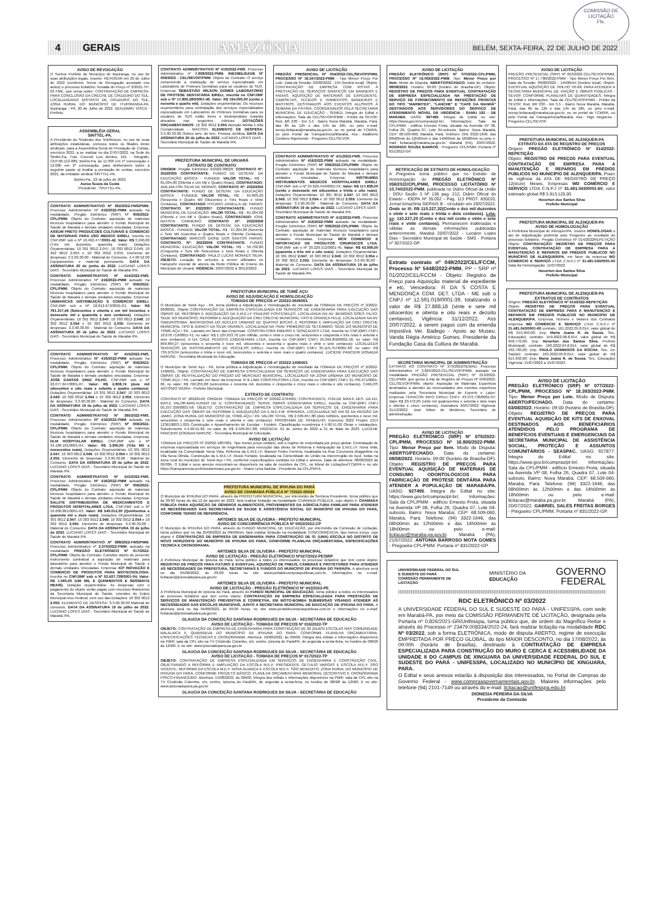COMISSÃO DE LICITAÇÃO
Fls.
4 GERAIS AMAZÔNIA BELÉM, SEXTA-FEIRA, 22 DE JULHO DE 2022
AVISO DE REVOGAÇÃO
O Senhor Prefeito do Município de Itupiranga, no uso de suas atribuições legais, resolve: REVOGAR em 20 de Julho de 2022 (conforme Termo de Revogação acostado nos autos) o processo licitatório Tomada de Preço nº 2/2021-TP-03 FME, que versa sobre: CONTRATAÇÃO DE EMPRESA, PARA CONCLUSÃO DA CRECHE DE CRUZEIRO DO SUL, LOCALIZADANO DISTRITO DE CRUZEIRO DO SUL, ZONA RURAL DO MUNICÍPIO DE ITUPIRANGA-PA. Itupiranga - PA, 20 de Julho de 2022. BENJAMIN TASCA - Prefeito.
ASSEMBLÉIA GERAL
SINTTEL-PA.
A Presidente do Sindicato dos Telefônicos, no uso de suas atribuições estatutárias, convoca todos os filiados deste sindicato, para a Assembléia Geral de Prestação de Contas, exercício 2021, a se realizar no dia 27/07/2022, na Sede do Sinttel-Pa, Trav. Coronel Luis Bentes, 161 - Telegrafo, CEP:66.113-080, Belém-Pa, às 11:30h em 1ª convocação e 12:00h em 2ª convocação, para deliberarem sobre a seguinte pauta: a) Avaliar a prestação de contas, exercício 2021, da entidade sindical SINTTEL-PA.
Belém-Pa., 22 de julho de 2022
Aurea Souza da Costa
Presidente - SINTTEL-PA.
CONTRATO ADMINISTRATIVO Nº 362/2022-FMS/PMM, Processo Administrativo Nº 416/2022-PMM autuado na modalidade, Pregão Eletrônico (SRP) Nº 006/2022-CPL/PMM. Objeto do Contrato: aquisição de materiais técnicos hospitalares para atender o Fundo Municipal de Saúde de Marabá e demais unidades vinculadas. Empresa: ASSUM PRETO PRODUCOES CULTURAIS E COMERCIO DE MATERIAIS PARA USO MEDICO EIRELI, inscrita no CNPJ/MF sob o Nº 10.462.477/0001-42, Valor: R$ 3.240,00 (Três mil, duzentos, quarenta reais). Dotações Orçamentárias: 10 301 0012 2.047, 10 303 0012 2.049, 10 302 0012 2.054 e 10 302 0012 2.055. Elemento de despesas: 3.3.90.30.00 - Material de Consumo. 4.4.90.52.00 Equipamentos e material permanente. DATA DA ASSINATURA 20 de junho de 2022. LUCIANO LOPES DIAS - Secretário Municipal de Saúde de Marabá /PA.
CONTRATO ADMINISTRATIVO Nº 414/2022-FMS, Processo Administrativo Nº 416/2022-PMM autuado na modalidade, Pregão Eletrônico (SRP) Nº 006/2022-CPL/PMM. Objeto do Contrato: aquisição de materiais técnicos hospitalares para atender o Fundo Municipal de Saúde de Marabá e demais unidades vinculadas. Empresa: UNIMARCAS DISTRIBUIÇÃO E COMERCIO EIRELI, CNPJ/MF sob o Nº 18.812.673/0001-01, Valor: R$ 781.317,46 (Setecentos e oitenta e um mil trezentos e dezessete mil e quarenta e seis centavos). Dotações Orçamentárias: 10 301 0012 2.047, 10 303 0012 2.049, 10 302 0012 2.054 e 10 302 0012 2.055. Elemento de despesas: 3.3.90.30.00 - Material de Consumo. DATA DA ASSINATURA 20 de julho de 2022. LUCIANO LOPES DIAS - Secretário Municipal de Saúde de Marabá /PA.
CONTRATO ADMINISTRATIVO Nº 410/2022-FMS, Processo Administrativo Nº 416/2022-PMM autuado na modalidade, Pregão Eletrônico (SRP) Nº 006/2022-CPL/PMM. Objeto do Contrato: aquisição de materiais técnicos hospitalares para atender o Fundo Municipal de Saúde de Marabá e demais unidades vinculadas. Empresa: JOSE DANTAS DINIZ FILHO, CNPJ/MF sob o Nº 22.077.847/0001-07, Valor: R$ 2.808,74 (dois mil oitocentos e oito reais e setenta e quatro centavos). Dotações Orçamentárias: 10 301 0012 2.047, 10 303 0012 2.049, 10 302 0012 2.054 e 10 302 0012 2.055. Elemento de despesas: 3.3.90.30.00 - Material de Consumo. DATA DA ASSINATURA 19 de julho de 2022. LUCIANO LOPES DIAS - Secretário Municipal de Saúde de Marabá /PA.
CONTRATO ADMINISTRATIVO Nº 395/2022-FMS, Processo Administrativo Nº 416/2022-PMM autuado na modalidade, Pregão Eletrônico (SRP) Nº 006/2022-CPL/PMM. Objeto do Contrato: aquisição de materiais técnicos hospitalares para atender o Fundo Municipal de Saúde de Marabá e demais unidades vinculadas. Empresa: DLM HOSPITALAR EIRELI, CNPJ/MF sob o Nº 34.186.181/0001-04, Valor: R$ 3.900,00 (Três Mil e novecentos reais). Dotações Orçamentárias: 10 301 0012 2.047, 10 303 0012 2.049, 10 302 0012 2.054 e 10 302 0012 2.055. Elemento de despesas: 3.3.90.30.00 - Material de Consumo. DATA DA ASSINATURA 20 de julho de 2022. LUCIANO LOPES DIAS - Secretário Municipal de Saúde de Marabá /PA.
CONTRATO ADMINISTRATIVO Nº 415/2022-FMS, Processo Administrativo Nº 416/2022-PMM autuado na modalidade, Pregão Eletrônico (SRP) Nº 006/2022-CPL/PMM. Objeto do Contrato: aquisição de materiais técnicos hospitalares para atender o Fundo Municipal de Saúde de Marabá e demais unidades vinculadas. Empresa: SALUTE DISTRIBUIDORA DE MEDICAMENTOS E PRODUTOS HOSPITALARES LTDA, CNPJ/MF sob o Nº 16.606.861/0001-63, Valor: R$ 540.012,00 (Quinhentos e quarenta mil e doze reais). Dotações Orçamentárias: 10 301 0012 2.047, 10 303 0012 2.049, 10 302 0012 2.054 e 10 302 0012 2.055. Elemento de despesas: 3.3.90.30.00 - Material de Consumo. DATA DA ASSINATURA 19 de julho de 2022. LUCIANO LOPES DIAS - Secretário Municipal de Saúde de Marabá /PA.
CONTRATO ADMINISTRATIVO Nº 388/2022-FMS/PMM, Processo Administrativo nº 3.370/2022-PMM, autuado na modalidade PREGÃO ELETRÔNICO Nº 017/2022-CPL/PMM. Objeto do Contrato: Constitui objeto do presente instrumento contratual a aquisição de materiais para laboratório para atender o Fundo Municipal de Saúde e demais Unidades Vinculadas. Empresa: ICP INOVAÇÃO E COMÉRCIO DE PRODUTOS PARA BIOTECNOLOGIA, inscrita no CNPJ/MF sob o Nº 53.427.738/0001-04, Valor: R$ 1.560,00 (UM MIL E QUINHENTOS E SESSENTA REAIS). Dotação orçamentária: As despesas com o pagamento do objeto serão pagas com recursos financeiros da Secretaria Municipal de Saúde, oriundos do Erário Municipal e/ou Federal, com uso das Dotações: 10 302 0012 2.055. ELEMENTO DE DESPESA: 3.3.90.30.00 Material de consumo. DATA DA ASSINATURA 19 de julho de 2022. LUCIANO LOPES DIAS - Secretário Municipal de Saúde de Marabá /PA.
CONTRATO ADMINISTRATIVO Nº 419/2022-FMS. Processo Administrativo nº 7.608/2022-PMM. INEXIBILIDADE Nº 006/2022 - CEL/SEVOP/PMM. Objeto do Contrato: O serviço compreende a realização de serviço especializado em Laboratório de Próteses Dentárias para os usuários do SUS. Empresa: SEBASTIÃO WILSON GOMES LABORATORIO DE PROTESE DENTATÁRIA EIRELI, inscrita no CNPJ/MF sob o Nº 17.895.280/0001-46. Valor: R$ 194.000,00 (cento e noventa e quarto mil). Dotações orçamentarias: Os recursos orçamentários para contratação dos serviços especializados especializado em Laboratório de Próteses Dentárias para os usuários do SUS estão livres e desimpedidos estando alocados nas seguintes rubricas DOTAÇÕES ORÇAMENTÁRIOS: 10 302 0012 2.055 Atenção Média e Alta Complexidade - MAC/SIH. ELEMENTO DE DESPESA: 3.3.90.39.00 Outros serv. de terc. Pessoa Jurídica. DATA DA ASSINATURA 20 de julho de 2022. LUCIANO LOPES DIAS - Secretário Municipal de Saúde de Marabá /PA.
PREFEITURA MUNICIPAL DE URUARÁ
EXTRATO DE CONTRATO
ORIGEM: Pregão Eletrônico 9/2022-00029; CONTRATO Nº: 20229355 CONTRATANTE: FUNDO DE DESENV. DA EDUCAÇÃO BÁSICA - FUNDEB; VALOR TOTAL: R$ - 81.004,00 (Oitenta e Um Mil e Quatro Reais), CONTRATADO: ADEJAILTON SILVA DE MORAIS; CONTRATO Nº: 20229356 CONTRATANTE: FUNDO DE DESENV. DA EDUCAÇÃO BÁSICA - FUNDEB; VALOR TOTAL: R$ - 64.803,20 (Sessenta e Quatro Mil Oitocentos e Três Reais e Vinte Centavos), CONTRATADO HYCARO ZANELLA DE FARIAS; CONTRATO Nº: 20229357 CONTRATANTE: FUNDO MUNICIPAL DE EDUCAÇÃO; VALOR TOTAL: R$ - 81.004,00 (Oitenta e Um Mil e Quatro Reais), CONTRATADO: IONE BATISTA CARNEIRO; CONTRATO Nº: 20229358 CONTRATANTE: FUNDO DE DESENV. DA EDUCAÇÃO BÁSICA - FUNDEB; VALOR TOTAL: R$ - 97.204,80 (Noventa e Sete Mil Duzentos e Quatro Reais e Oitenta Centavos), CONTRATADO: MARCOS DIONE DOS SANTOS FARIAS; CONTRATO. Nº: 20229359 CONTRATANTE: FUNDO MUNICIPAL EDUCAÇÃO; VALOR TOTAL: R$ - 56.702,80 (Cinquenta e Seis Mil Setecentos e Dois Reais e Oitenta Centavos), CONTRATADO: PAULO LUCAS MORAES SILVA; OBJETO: Locação de veículos a serem utilizados no transporte escolar de alunos da Rede Pública de Ensino do Município de Uruará; VIGÊNCIA: 20/07/2022 à 30/12/2022.
AVISO DE LICITAÇÃO
PREGÃO PRESENCIAL Nº 054/2022-CEL/SEVOP/PMM, PROCESSO Nº 18.347/2022-PMM - Tipo Menor Preço Por Lote. Data da Sessão: 03/08/2022 - 15h (horário local). Objeto: CONTRATAÇÃO DE EMPRESA COM VISTAS À PRESTAÇÃO DE SERVIÇOS GRÁFICOS EM BANNERS E FAIXAS; AQUISIÇÃO DE MATERIAIS DE EXPEDIENTE; CAMISETAS, TECIDOS E VIAMENTOS; BANDEIRAS E MASTROS; DESTINADOS AOS EVENTOS ALUSIVOS À SEMANA DA PÁTRIA, COORDENADOS PELA SECRETARIA MUNICIPAL DE EDUCAÇÃO - SEMED. Íntegra do Edital e informações: Sala da CEL/SEVOP/PMM - Prédio da SEVOP, Rod. BR 230 - Km 5,5 - Bairro Nova Marabá, Marabá, Pará, das 8h às 12h e das 14h às 18h, ou pelo e-mail: sevop.licitacao@maraba.pa.gov.br, ou no portal do TCM/PA, ou pelo Portal da Transparência/Marabá. Ass.: Adalberto Cordeiro Raymundo - Pregoeiro-CEL/SEVOP.
CONTRATO ADMINISTRATIVO Nº 411/2022-FMS, Processo Administrativo Nº 416/2022-PMM autuado na modalidade, Pregão Eletrônico (SRP) Nº 006/2022-CPL/PMM. Objeto do Contrato: aquisição de materiais técnicos hospitalares para atender o Fundo Municipal de Saúde de Marabá e demais unidades vinculadas. Empresa: INSTRUMED INSTRUMENTOS MEDICOS HOSPITALARES EIRELI, CNPJ/MF sob o Nº 24.626.549/0001-54, Valor: R$ 117.838,00 (cento e dezessete mil oitocentos e trinta e oito reais). Dotações Orçamentárias: 10 301 0012 2.047, 10 303 0012 2.049, 10 302 0012 2.054 e 10 302 0012 2.055. Elemento de despesas: 3.3.90.30.00 - Material de Consumo. DATA DA ASSINATURA 19 de julho de 2022. LUCIANO LOPES DIAS - Secretário Municipal de Saúde de Marabá /PA.
CONTRATO ADMINISTRATIVO Nº 412/2022-FMS, Processo Administrativo Nº 416/2022-PMM autuado na modalidade, Pregão Eletrônico (SRP) Nº 006/2022-CPL/PMM. Objeto do Contrato: aquisição de materiais técnicos hospitalares para atender o Fundo Municipal de Saúde de Marabá e demais unidades vinculadas. Empresa: MCN COMERCIO E IMPORTACAO DE PRODUTOS CIRURGICOS LTDA, CNPJ/MF sob o Nº 29.220.512/0001-45, Valor: R$ 43.008,00 (quarenta e três mil e oito reais). Dotações Orçamentárias: 10 301 0012 2.047, 10 303 0012 2.049, 10 302 0012 2.054 e 10 302 0012 2.055. Elemento de despesas: 3.3.90.30.00 - Material de Consumo. DATA DA ASSINATURA 19 de julho de 2022. LUCIANO LOPES DIAS - Secretário Municipal de Saúde de Marabá /PA.
PREFEITURA MUNICIPAL DE TOMÉ AÇU
AVISO DE ADJUDICAÇÃO E HOMOLOGAÇÃO
TOMADA DE PREÇOS nº 2/2022-0606001
O Município de Tomé Açu - PA, torna pública a Adjudicação e Homologação do resultado da TOMADA DE PREÇOS nº 2/2022-0606001, Objeto CONTRATAÇÃO DE EMPRESA ESPECIALIZADA EM SERVIÇOS DE ENGENHARIA PARA EXECUÇÃO DAS OBRAS DE REFORMA E ADEQUAÇÃO DA E.M.E.I.F PAULINO FONTENELES, LOCALIZADA NA AV. BENIGNO GÓES FILHO, SEDE DO MUNICÍPIO, REFORMA E ADEQUAÇÃO DA CREI CRECHE MUNICIPAL TIPO B CRIANÇA FELIZ, LOCALIZADA NA AV. SABUROSHIBA, MACROZONA DO NÚCLEO URBANO DE QUATRO BOCAS, E REFORMA E AMPLIAÇÃO DA CREI CRECHE MUNICIPAL TIPO B JURACY DA SILVA TAVARES, LOCALIZADA NA TRAV. PRIMEIRO DE SETEMBRO, SEDE DO MUNICÍPIO DE TOMÉ-AÇU / PA.. Lavrado em favor das Empresas: CONSTRUTORA RIBEIRO E GONÇALVES LTDA, inscrita no CNPJ(MF) CNPJ 18.678.719/0001-41, no valor: R$ 1.125.653,76 (um milhão, cento e vinte e cinco mil, seiscentos e cinquenta e três reais e setenta e seis centavos); A DA CRUZ PEIXOTO ENGENHARIA LTDA, inscrita no CNPJ(MF) CNPJ 25.046.858/0001-18; no valor: R$ 669.864,27 (seiscentos e sessenta e nove mil, oitocentos e sessenta e quatro reais e vinte e sete centavos); LOCALIZEER SERVIÇOS DE RASTREAMENTO DE VEÍCULOS EIRELI, inscrita no CNPJ(MF) CNPJ 35.119.757/0001-83; no valor: R$ 739.979,04 (setecentos e trinta e nove mil, novecentos e setenta e nove reais e quatro centavos). LUCIENE PANCIERI DONADIA NARUSE - Secretária Municipal de Educação.
TOMADA DE PREÇOS nº 2/2022-1406001
O Município de Tomé Açu - PA, torna pública a Adjudicação e Homologação do resultado da TOMADA DE PREÇOS nº 2/2022-1406001, Objeto: CONTRATAÇÃO DE EMPRESA ESPECIALIZADA EM SERVIÇOS DE ENGENHARIA PARA EXECUÇÃO DAS OBRAS DE REVITALIZAÇÃO DO PRÉDIO DO MERCADO MUNICIPAL, LOCALIZADO NA ZONA URBANA DO MUNICÍPIO DE TOMÉ-AÇU / PA. Lavrado em favor da Empresa: R B LIMA CONSTRUTORA LTDA, inscrita no CNPJ(MF) CNPJ 31.769.371/0001-66, no valor: R$ 790.255,88 (setecentos e noventa mil, duzentos e cinquenta e cinco reais e oitenta e oito centavos). CARLOS ANTÔNIO VIEIRA - Prefeito Municipal.
EXTRATO DE CONTRATO
CONTRATO Nº: 20220140; ORIGEM: TOMADA DE PREÇOS Nº 2/2022-2704001; CONTRATANTE: FUN.DE MAN.E DES. DA ED. BAS.E VALOR.MAG.FUNDO DE D; CONTRATADA(O): SERVE OBRAS ENGENHARIA EIRELI, inscrita no CNPJ(MF) CNPJ 05.257.336/0001-58; OBJETO: CONTRATAÇÃO DE EMPRESA ESPECIALIZADA EM SERVIÇOS DE ENGENHARIA PARA EXECUÇÃO DAS OBRAS DE REFORMA E ADEQUAÇÃO DA E.M.E.F.M. IPIRANGA, LOCALIZADA NO KM 02 DA REGIÃO DA JAMIC, ZONA RURAL DO MUNICÍPIO DE TOMÉ-AÇU / PA; VALOR TOTAL: R$ 2.509.657,88 (dois milhões, quinhentos e nove mil, seiscentos e cinquenta e sete reais e oitenta e oito centavos); PROGRAMA DE TRABALHO: Exercício 2022 Projeto 1314 123610003.1.029 Construção e Aparelhamento de Escolas - Fundeb, Classificação econômica 4.4.90.51.00 Obras e instalações, Subelemento 4.4.90.51.99, no valor de R$ 2.509.657,88; VIGÊNCIA: 01 de Junho de 2022 a 31 de Maio de 2023. LUCIENE PANCIERI DONADIA NARUSE - Secretária Municipal de Educação.
AVISO DE LICITAÇÃO
TOMADA DE PREÇOS Nº 2/2022-1807001. Tipo menor preço unitário, sob o regime de empreitada por preço global. Contratação de empresa especializada em serviços de engenharia para execução das obras de Reforma e Adequação da E.M.E.I.F. Nova Vida, localizada na Comunidade Nova Vida, Reforma da E.M.E.I.F. Manoel Pedro Ferreira, localizada na Rua Curunuma Bragantina na Vila Nova Olinda, Construção da E.M.E.I.F. Alusio Furtado, localizada na Comunidade do Limão na microrregião do Açuí, todas na zona rural do município de Tomé-Açu / PA, conforme especificações contidas no Edital e anexos. Data de abertura: 08/08/2022 às 09:00h. O Edital e seus anexos encontram-se disponíveis na sala de reuniões da CPL, no Mural de Licitações/TCM/PA e no site https://transparencia.prefeituratomeacu.pa.gov.br - Ariane Lima Batista - Presidente da CPL/PMTA.
PREFEITURA MUNICIPAL DE IPIXUNA DO PARÁ
AVISO DE CHAMADA PÚBLICA Nº 7/2022-00034
O Município de IPIXUNA DO PARÁ, através da PREFEITURA MUNICIPAL, por intermédio da Senhora Presidente, torna público que às 09:00 horas do dia 12 de agosto de 2022, fará realizar licitação na modalidade CHAMADA PÚBLICA, cujo objeto é: CHAMADA PÚBLICA PARA AQUISIÇÃO DE GÊNEROS ALIMENTÍCIOS, PROVENIENTES DA AGRICULTURA FAMILIAR PARA ATENDER AS NECESSIDADES DAS SECRETARIAS DE SAÚDE E ASSISTÊNCIA SOCIAL DO MUNICÍPIO DE IPIXUNA DO PARÁ, CONFORME TERMO DE REFERÊNCIA.
ARTEMES SILVA DE OLIVEIRA - PREFEITO MUNICIPAL
AVISO DE CONCORRÊNCIA PÚBLICA Nº 0002/2022-CP
O Município de IPIXUNA DO PARÁ, através do FUNDO MUNICIPAL DE EDUCAÇÃO, por intermédio da Comissão de Licitação, torna público que no dia 25/08/2022 às 09h00min, fará realizar licitação na modalidade CONCORRÊNCIA, tipo menor preço, cujo objeto é CONTRATAÇÃO DE EMPRESA DE ENGENHARIA PARA CONSTRUÇÃO DE 01 (UMA) ESCOLA NO DISTRITO DE NOVO HORIZONTE DO MUNICÍPIO DE IPIXUNA DO PARÁ, CONFORME PLANILHA ORÇAMENTÁRIA, ESPECIFICAÇÕES TÉCNICA E CRONOGRAMA.
ARTEMES SILVA DE OLIVEIRA - PREFEITO MUNICIPAL
AVISO DE LICITAÇÃO - PREGÃO ELETRÔNICO Nº027/2022-PE/SRP
A Prefeitura Municipal de Ipixuna do Pará, torna público a todos os interessados no processo licitatório que tem como objeto: REGISTRO DE PREÇOS PARA FUTURO E EVENTUAL AQUISIÇÃO DE PNEUS, CÂMERAS E PROTETORES PARA ATENDER AS NECESSIDADES DA PREFEITURA, SECRETARIAS E FUNDOS DO MUNICÍPIO DE IPIXUNA DO PARÁ/PA. A abertura será no dia 05/08/2022, às 09:00 horas no site www.portaldecompraspublicas.com.br, informações no e-mail: licitacao@ipixunadopara.pa.gov.br.
ARTEMES SILVA DE OLIVEIRA - PREFEITO MUNICIPAL
AVISO DE LICITAÇÃO - PREGÃO ELETRÔNICO Nº 043/2022-PE
A Prefeitura Municipal de Ipixuna do Pará, através do FUNDO MUNICIPAL DE EDUCAÇÃO, torna público a todos os interessados ao processo licitatório que tem como objeto: CONTRATAÇÃO DE EMPRESA ESPECIALIZADA PARA PRESTAÇÃO DE SERVIÇOS DE MANUTENÇÃO PREVENTIVA E CORRETIVA, EM MOTO-BOMBA SUBMERSAS VISANDO ATENDER AS NECESSIDADES DAS ESCOLAS MUNICIPAIS, JUNTO A SECRETARIA MUNICIPAL DE EDUCAÇÃO DE IPIXUNA DO PARÁ. A abertura será no dia 04/08/2022, às 09:00 horas, no site www.portaldecompraspublicas.com.br e informações no e-mail: licitacao@ipixunadopara.pa.gov.br.
GLAUCIA DA CONCEIÇÃO SANTANA RODRIGUES DA SILVA - SECRETÁRIA DE EDUCAÇÃO
AVISO DE LICITAÇÃO - TOMADA DE PREÇOS Nº 016/2022-TP
OBJETO: CONTRATAÇÃO DE EMPRESA DE ENGENHARIA PARA CONSTRUÇÃO DE 02 (DUAS) ESCOLAS NAS COMUNIDADE BALALAICA E QUIANDEUA DO MUNICÍPIO DE IPIXUNA DO PARÁ, CONFORME PLANILHA ORÇAMENTÁRIA, ESPECIFICAÇÕES TÉCNICAS E CRONOGRAMA. Abertura: 10/08/2022, às 09h00. Íntegra dos editais e informações disponíveis na PMIP, sala da CPL sito na TV Cristóvão Colombo, s/n, centro, Ipixuna do Pará/PA, de segunda a sexta-feira, no horário de 08h00 às 12h00. E no site: www.ipixunadopara.pa.gov.br
GLAUCIA DA CONCEIÇÃO SANTANA RODRIGUES DA SILVA - SECRETÁRIA DE EDUCAÇÃO
AVISO DE LICITAÇÃO - TOMADA DE PREÇOS Nº 017/2022-TP
OBJETO: CONTRATAÇÃO DE EMPRESA ESPECIALIZADA EM SERVIÇOS DE ENGENHARIA E CONSTRUÇÃO CIVIL, OBJETIVANDO A REFORMA E AMPLIAÇÃO DA ESCOLA M.E.F. PRESIDENTE GETULIO VARGAS E ESCOLA M.E.F. SÃO VICENTE, REFORMA DA ESCOLA M.E.F. NOVA ALIANÇA E ESCOLA M.E.F. SÃO BENEDITO, ZONA RURAL DO MUNICÍPIO DE IPIXUNA DO PARÁ, CONFORME PROJETO BÁSICO, PLANILHA ORÇAMENTÁRIA MEMORIAL DESCRITIVO E CRONOGRAMA FÍSICO-FINANCEIRO. Abertura: 15/08/2022, às 09h00. Íntegra dos editais e informações disponíveis na PMIP, sala da CPL sito na TV Cristóvão Colombo, s/n, centro, Ipixuna do Pará/PA, de segunda a sexta-feira, no horário de 08h00 às 12h00. E no site: www.ipixunadopara.pa.gov.br
GLAUCIA DA CONCEIÇÃO SANTANA RODRIGUES DA SILVA - SECRETÁRIA DE EDUCAÇÃO
AVISO DE LICITAÇÃO
PREGÃO ELETRÔNICO (SRP) Nº 070/2022-CPL/PMM, PROCESSO Nº 16.059/2022-PMM, Tipo: Menor Preço por Item. Modo de Disputa: ABERTO/FECHADO. Data do certame: 08/08/2022. Horário: 09:00 (horário de Brasília-DF). Objeto: REGISTRO DE PREÇOS PARA EVENTUAL CONTRATAÇÃO DE EMPRESA ESPECIALIZADA NA PRESTAÇÃO DE SERVIÇO DE FORNECIMENTO DE REFEIÇÕES PRONTAS DO TIPO "MARMITEX", "LANCHE" E "CAFÉ DA MANHÃ" DESTINADOS AOS SERVIDORES DO SERVIÇO DE ATENDIMENTO MÓVEL DE URGÊNCIA - SAMU 192 - DE MARABÁ. UASG: 927495. Íntegra do Edital no site: https://www.gov.br/compras/pt-br/, Informações: Sala da CPL/PMM - edifício Ernesto Frota, situada na Avenida VP 08, Folha 26, Quadra 07, Lote 04-subsolo, Bairro: Nova Marabá, CEP: 68.509-060, Marabá, Pará. Telefone: (94) 3322-1646, das 08h00min às 12h00min e das 14h00min às 18h00min ou pelo e-mail: licitacao@maraba.pa.gov.br. Marabá (PA), 20/07/2022. RODRIGO SOUSA BARROS - Pregoeiro CPL/PMM. Portaria nº 831/2022-GP.
RETIFICAÇÃO DE EXTRATO DE HOMOLOGAÇÃO
A Pregoeira torna público que no Extrato de Homologação do PREGÃO ELETRÔNICO Nº 058/2022/CPL/PMM, PROCESSO LICITATÓRIO Nº 10.740/2022-PMM, publicada no Diário Oficial da União - DOU Seção 3 Nº 136 pag. 212, Diário Oficial do Estado - IOEPA Nº 35.052 - Pag. 113 PROT. 830220, Jornal Amazônia GERAIS B - circulado em 20/07/2022. Onde se lê: R$ 110.227,32(Cento e dez mil duzentos e vinte e sete reais e trinta e dois centavos). Leia-se: 110.227,20 (Cento e dez mil cento e vinte e sete reais e vinte centavos). Permanecem inalteradas e válidas as demais informações publicadas anteriormente. Marabá 20/07/2022 - Luciano Lopes Dias - Secretário Municipal de Saúde - SMS - Portaria nº 307/2022-GP.
Extrato contrato nº 049/2022/CEL/FCCM, Processo Nº 5448/2022-PMM, PP - SRP nº 01/2022/CEL/FCCM - Objeto: Registro de Preço para Aquisição material de expediente e etc. Vencedora: R DA S COSTA E MENDONÇA COM. DET. LTDA - ME sob o CNPJ nº 12.591.019/0001-39, totalizando o valor de R$ 27.888,18 (vinte e sete mil oitocentos e oitenta e oito reais e dezoito centavos), Vigência: 31/12/2022. Ass 20/07/2022, a serem pagos com da emenda impostiva Ver. Badego - Apoio ao Museu. Vanda Régia Américo Gomes. Presidente da Fundação Casa da Cultura de Marabá.
SECRETARIA MUNICIPAL DE ADMINISTRAÇÃO
EXTRATO AO CONTRATO Nº 379/2022/SEMAD, Processo Administrativo nº 3.825/2022-CEL/SEVOP/PMM, autuado na modalidade PREGÃO PRESENCIAL (SRP) Nº 013/2022-CEL/PMM, que gerou a Ata de Registro de Preços Nº 048/2022-CEL/SEVOP/PMM, objeto: Aquisição de Materiais Esportivos destinados a atender as necessidades dos eventos esportivos realizados pela Secretaria Municipal de Esporte e Lazer; Empresa TERACON INFO EIRELI CNPJ: 43.373.738/0001-07; Valor R$ 20.472,85 (vinte mil quatrocentos e setenta e dois reais e oitenta e cinco centavos), Assinatura 20/07/2022 Vigência: 31/12/2022. José Nilton de Medeiros, Secretário de administração.
AVISO DE LICITAÇÃO
PREGÃO ELETRÔNICO (SRP) Nº 075/2022-CPL/PMM, PROCESSO Nº 16.805/2022-PMM, Tipo: Menor Preço por Item. Modo de Disputa: ABERTO/FECHADO. Data do certame: 08/08/2022. Horário: 09:00 (horário de Brasília-DF). Objeto: REGISTRO DE PREÇOS PARA EVENTUAL AQUISIÇÃO DE MATERIAIS DE CONSUMO ODONTOLÓGICOS PARA FABRICAÇÃO DE PRÓTESE DENTÁRIA PARA ATENDER A POPULAÇÃO DE MARABÁ/PA. UASG: 927495. Íntegra do Edital no site: https://www.gov.br/compras/pt-br/, Informações: Sala da CPL/PMM - edifício Ernesto Frota, situada na Avenida VP 08, Folha 26, Quadra 07, Lote 04-subsolo, Bairro: Nova Marabá, CEP: 68.509-060, Marabá, Pará. Telefone: (94) 3322-1646, das 08h00min às 12h00min e das 14h00min às 18h00min ou pelo e-mail: licitacao@maraba.pa.gov.br. Marabá (PA), 21/07/2022. ANTONIA BARROSO MOTA GOMES - Pregoeira CPL/PMM. Portaria nº 831/2022-GP.
AVISO DE LICITAÇÃO
PREGÃO PRESENCIAL (SRP) Nº 053/2022-CEL/SEVOP/PMM, PROCESSO Nº 17.780/2022-PMM - Tipo Menor Preço Por Item. Data da Sessão: 09/08/2022 - 14h00min (horário local). Objeto: EVENTUAL AQUISIÇÃO DE TRILHO TR-68, PARA ATENDER A SECRETARIA MUNICIPAL DE VIAÇÃO E OBRAS PÚBLICAS - SEVOP, CONFORME PLANILHAS DE QUANTIDADES. Íntegra do Edital e informações: Sala da CEL/SEVOP/PMM - Prédio da SEVOP, Rod. BR 230 - km 5,5 - Bairro Nova Marabá, Marabá, Pará, das 8h às 12h e das 14h às 18h, ou pelo e-mail: sevop.licitacao@maraba.pa.gov.br, ou no portal do TCM/PA, ou pelo Portal da Transparência/Marabá. Ass.: Higo Nogueira - Pregoeiro-CEL/SEVOP.
PREFEITURA MUNICIPAL DE ALENQUER-PA
EXTRATO DA ATA DE REGISTRO DE PREÇOS
Origem: PREGÃO ELETRÔNICO Nº 014/2022-REPETIÇÃO
Objeto: REGISTRO DE PREÇOS PARA EVENTUAL CONTRATAÇÃO DE EMPRESA PARA A MANUTENÇÃO E REPAROS EM PRÉDIOS PUBLICOS NO MUNICÍPIO DE ALENQUER/PA. Prazo de vigência da ATA DE REGISTRO DE PREÇO 12(doze) Meses, Empresas WD COMÉRCIO E SERVIÇO LTDA C.N.P.J nº 31.481.043/0001-60, valor estimado global R$ 5.913.120,00
Heverton dos Santos Silva
Prefeito Municipal
PREFEITURA MUNICIPAL DE ALENQUER-PA
AVISO DE HOMOLOGAÇÃO
A Prefeitura Municipal de Alenquer/PA, resolve HOMOLOGAR o ato de Adjudicação proferido pelo Pregoeiro ao resultado do processo licitatório. Pregão Eletrônico Nº 014/2022REPETIÇÃO Objeto: CONTRATAÇÃO: REGISTRO DE PREÇOS PARA EVENTUAL CONTRATAÇÃO DE EMPRESA PARA A MANUTENÇÃO E REPAROS EM PRÉDIOS PUBLICOS NO MUNICÍPIO DE ALENQUER/PA, em favor da empresa WD COMÉRCIO E SERVIÇO LTDA C.N.P.J nº 31.481.043/0001-60 Data da Homologação: 11/07/2022
Heverton dos Santos Silva
Prefeito Municipal
PREFEITURA MUNICIPAL DE ALENQUER-PA
EXTRATOS DE CONTRATOS
Origem: PREGÃO ELETRÔNICO Nº 014/2022-REPETIÇÃO
Objeto: REGISTRO DE PREÇOS PARA EVENTUAL CONTRATAÇÃO DE EMPRESA PARA A MANUTENÇÃO E REPAROS EM PRÉDIOS PUBLICOS NO MUNICÍPIO DE ALENQUER/PA. Empresa, Número e Valores dos Contratos empresa WD COMÉRCIO E SERVIÇO LTDA C.N.P.J nº 31.481.043/0001-60 contrato: 161.2022.05.8.014, valor global de R$ 615.950,00; (rep. Maria Joana R. de Sousa, Sec. Educação); contrato: 159.2022.08.8.014, valor global de R$ 658.770,00; (rep. Heverton dos Santos Silva, Prefeito Municipal); contrato: 160.2022.04.8.014, valor global de R$ 492.760,00; (rep. PAULO DOMINGOS DA ROCHA, Sec. De Saúde); contrato: 163.2022.05.8.014, valor global de R$ 615.950,00; (rep. Maria Joana R. de Sousa, Sec. Educação) Vigência: 15/07/2022 a 15/07/2023
AVISO DE LICITAÇÃO
PREGÃO ELETRÔNICO (SRP) Nº 077/2022-CPL/PMM, PROCESSO Nº 18.393/2022-PMM, Tipo: Menor Preço por Lote. Modo de Disputa: ABERTO/FECHADO. Data do certame: 03/08/2022. Horário: 09:00 (horário de Brasília-DF). Objeto: REGISTRO DE PREÇOS PARA EVENTUAL AQUISIÇÃO DE KITS DE ENXOVAL DESTINADOS AOS BENEFICIÁRIOS ATENDIDOS PELO PROGRAMA DE BENEFÍCIOS EVENTUAIS E EMERGENCIAIS DA SECRETARIA MUNICIPAL DE ASSISTÊNCIA SOCIAL, PROTEÇÃO E ASSUNTOS COMUNITÁRIOS - SEASPAC. UASG: 927877. Íntegra do Edital no site: https://www.gov.br/compras/pt-br/, Informações: Sala da CPL/PMM - edifício Ernesto Frota, situada na Avenida VP 08, Folha 26, Quadra 07, Lote 04-subsolo, Bairro: Nova Marabá, CEP: 68.509-060, Marabá, Pará. Telefone: (94) 3322-1646, das 08h00min às 12h00min e das 14h00min às 18h00min ou pelo e-mail: licitacao@maraba.pa.gov.br. Marabá (PA), 20/07/2022. GABRIEL SALES FREITAS BORGES - Pregoeiro CPL/PMM. Portaria nº 831/2022-GP.
UNIVERSIDADE FEDERAL DO SUL
E SUDESTE DO PARÁ
COMISSÃO PERMANENTE DE
LICITAÇÃO MINISTÉRIO DA
EDUCAÇÃO GOVERNO
FEDERAL
RDC ELETRÔNICO Nº 03/2022
A UNIVERSIDADE FEDERAL DO SUL E SUDESTE DO PARÁ - UNIFESSPA, com sede em Marabá-PA, por meio da COMISSÃO PERMANENTE DE LICITAÇÃO, designada pela Portaria nº 0.826/2021-GR/Unifesspa, torna público que, de ordem do Magnífico Reitor e através do Processo nº 23479.008334/2022-24, fará realizar licitação na modalidade RDC Nº 03/2022, sob a forma ELETRÔNICA, modo de disputa ABERTO, regime de execução EMPREITADA POR PREÇO GLOBAL, do tipo MAIOR DESCONTO, no dia 17/08/2022, às 09:00h (horário de Brasília), destinado à CONTRATAÇÃO DE EMPRESA ESPECIALIZADA PARA CONSTRUÇÃO DO MURO E CERCA E ACESSIBILIDADE DA UNIDADE II DO CAMPUS DE XINGUARA DA UNIVERSIDADE FEDERAL DO SUL E SUDESTE DO PARÁ - UNIFESSPA, LOCALIZADO NO MUNICÍPIO DE XINGUARA, PARA.
O Edital e seus anexos estarão à disposição dos interessados, no Portal de Compras do Governo Federal - www.comprasgovernamentais.gov.br. Maiores informações pelo telefone (94) 2101-7149 ou através do e-mail: licitacao@unifesspa.edu.br.
DIONESIA PEREIRA DA SILVA
Presidente da Comissão